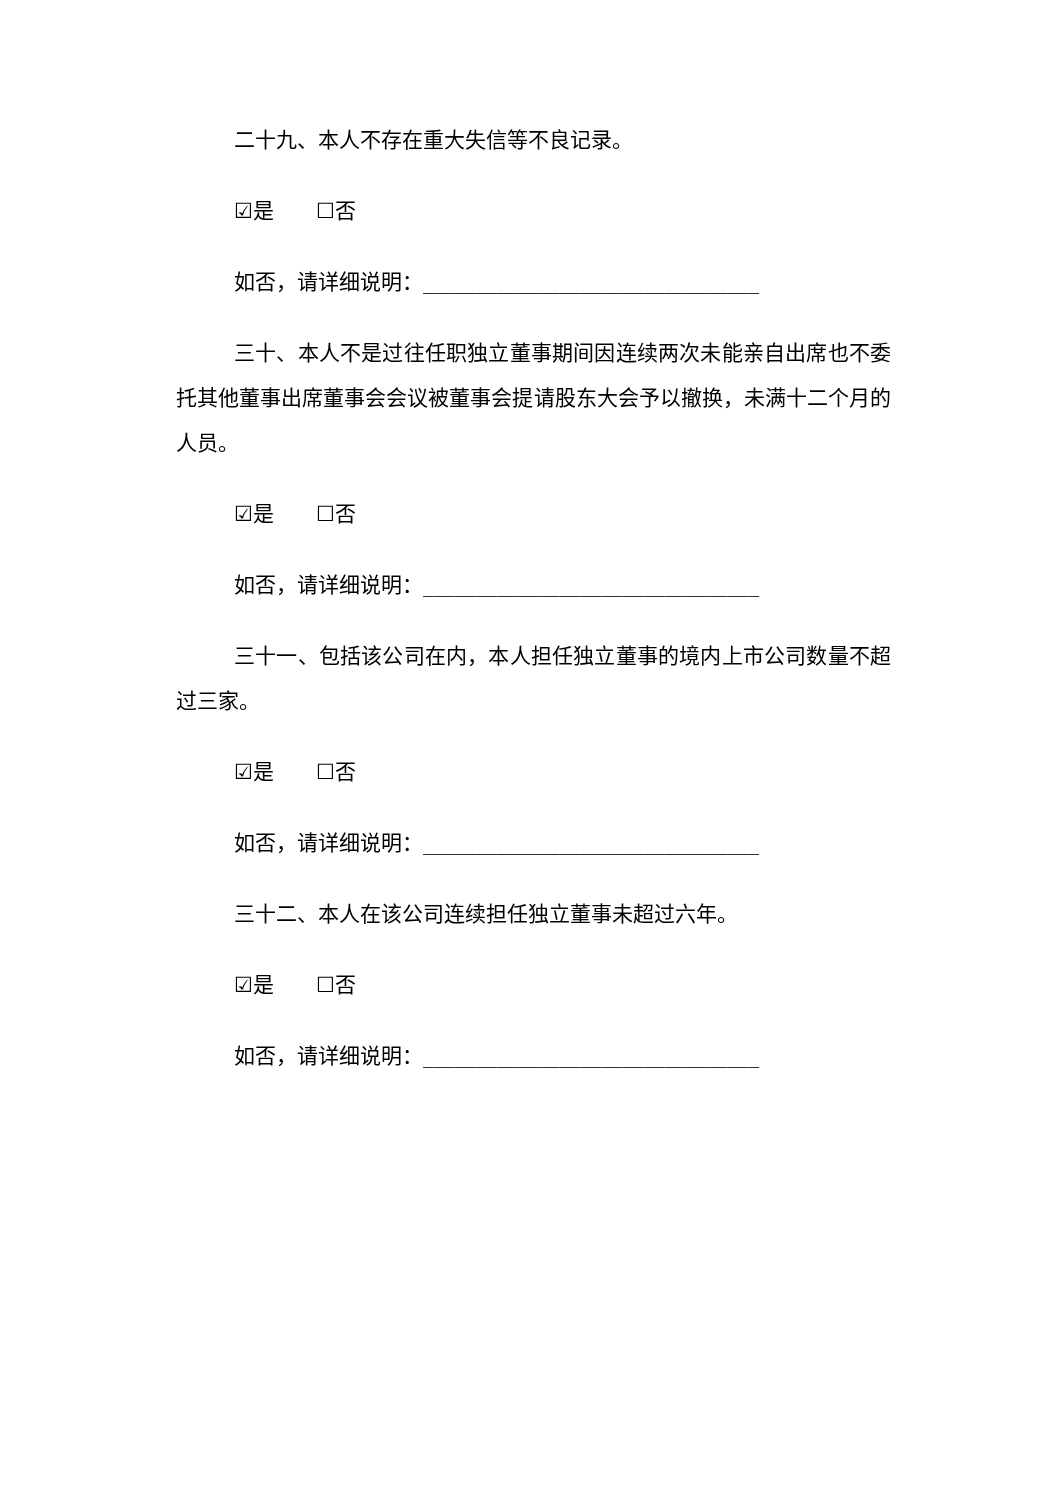二十九、本人不存在重大失信等不良记录。
☑是 ☐否
如否，请详细说明：________________________________
三十、本人不是过往任职独立董事期间因连续两次未能亲自出席也不委托其他董事出席董事会会议被董事会提请股东大会予以撤换，未满十二个月的人员。
☑是 ☐否
如否，请详细说明：________________________________
三十一、包括该公司在内，本人担任独立董事的境内上市公司数量不超过三家。
☑是 ☐否
如否，请详细说明：________________________________
三十二、本人在该公司连续担任独立董事未超过六年。
☑是 ☐否
如否，请详细说明：________________________________